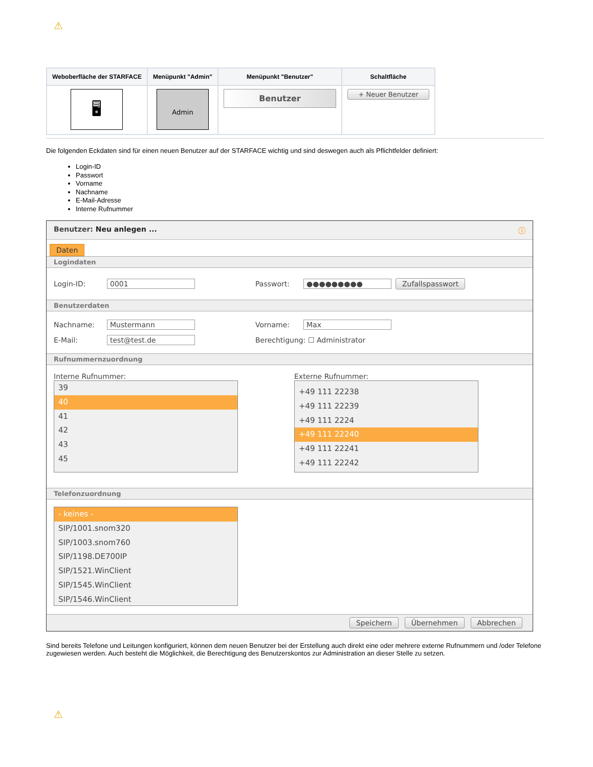⚠
| Weboberfläche der STARFACE | Menüpunkt "Admin" | Menüpunkt "Benutzer" | Schaltfläche |
| --- | --- | --- | --- |
| 🖥 | Admin | Benutzer | + Neuer Benutzer |
Die folgenden Eckdaten sind für einen neuen Benutzer auf der STARFACE wichtig und sind deswegen auch als Pflichtfelder definiert:
Login-ID
Passwort
Vorname
Nachname
E-Mail-Adresse
Interne Rufnummer
Benutzer: Neu anlegen ... ⓘ
Daten
Logindaten
Login-ID: 0001 Passwort: ●●●●●●●●● Zufallspasswort
Benutzerdaten
Nachname: Mustermann Vorname: Max
E-Mail: test@test.de Berechtigung: ☐ Administrator
Rufnummernzuordnung
Interne Rufnummer:
39
40
41
42
43
45
Externe Rufnummer:
+49 111 22238
+49 111 22239
+49 111 2224
+49 111 22240
+49 111 22241
+49 111 22242
Telefonzuordnung
- keines -
SIP/1001.snom320
SIP/1003.snom760
SIP/1198.DE700IP
SIP/1521.WinClient
SIP/1545.WinClient
SIP/1546.WinClient
Speichern Übernehmen Abbrechen
Sind bereits Telefone und Leitungen konfiguriert, können dem neuen Benutzer bei der Erstellung auch direkt eine oder mehrere externe Rufnummern und /oder Telefone zugewiesen werden. Auch besteht die Möglichkeit, die Berechtigung des Benutzerskontos zur Administration an dieser Stelle zu setzen.
⚠